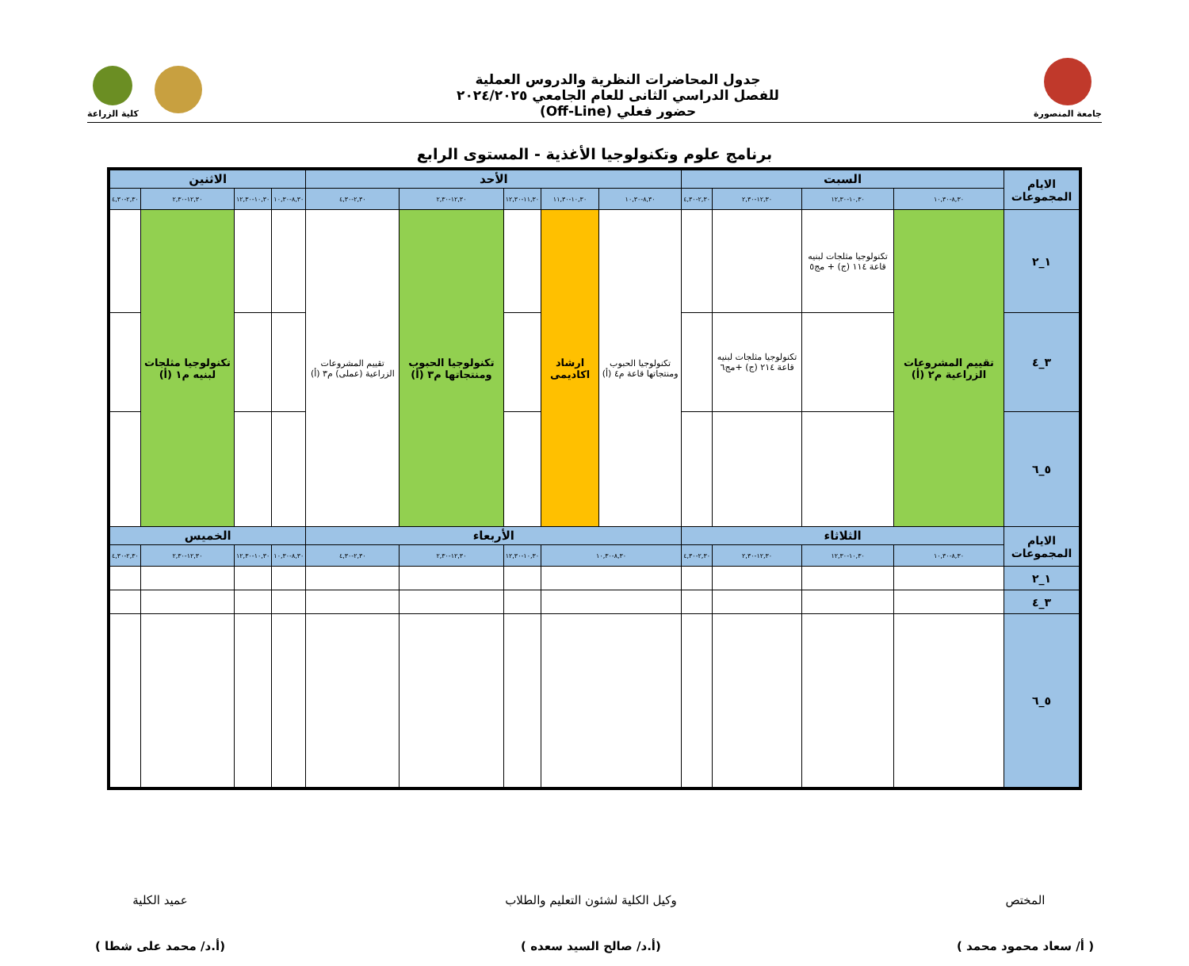جامعة المنصورة
جدول المحاضرات النظرية والدروس العملية
للفصل الدراسي الثانى للعام الجامعي ٢٠٢٤/٢٠٢٥
حضور فعلي (Off-Line)
كلية الزراعة
برنامج علوم وتكنولوجيا الأغذية - المستوى الرابع
| الايام المجموعات | السبت | | | | الأحد | | | | | الاثنين | | | |
| --- | --- | --- | --- | --- | --- | --- | --- | --- | --- | --- | --- | --- | --- |
| | ٨,٣٠-١٠,٣٠ | ١٠,٣٠-١٢,٣٠ | ١٢,٣٠-٢,٣٠ | ٢,٣٠-٤,٣٠ | ٨,٣٠-١٠,٣٠ | ١٠,٣٠-١١,٣٠ | ١١,٣٠-١٢,٣٠ | ١٢,٣٠-٢,٣٠ | ٢,٣٠-٤,٣٠ | ٨,٣٠-١٠,٣٠ | ١٠,٣٠-١٢,٣٠ | ١٢,٣٠-٢,٣٠ | ٢,٣٠-٤,٣٠ |
| ١_٢ | تقييم المشروعات الزراعية م٢ (أ) | تكنولوجيا مثلجات لبنيه قاعة ١١٤ (ج) + مج٥ | | | تكنولوجيا الحبوب ومنتجاتها قاعة م٤ (أ) | ارشاد اكاديمى | | تكنولوجيا الحبوب ومنتجاتها م٣ (أ) | تقييم المشروعات الزراعية (عملى) م٣ (أ) | | | تكنولوجيا مثلجات لبنيه م١ (أ) | |
| ٣_٤ | | | تكنولوجيا مثلجات لبنيه قاعة ٢١٤ (ج) +مج٦ | | | | | | | | | | |
| ٥_٦ | | | | | | | | | | | | | |
| الايام المجموعات | الثلاثاء | | | | الأربعاء | | | | | الخميس | | | |
| | ٨,٣٠-١٠,٣٠ | ١٠,٣٠-١٢,٣٠ | ١٢,٣٠-٢,٣٠ | ٢,٣٠-٤,٣٠ | ٨,٣٠-١٠,٣٠ | | ١٠,٣٠-١٢,٣٠ | ١٢,٣٠-٢,٣٠ | ٢,٣٠-٤,٣٠ | ٨,٣٠-١٠,٣٠ | ١٠,٣٠-١٢,٣٠ | ١٢,٣٠-٢,٣٠ | ٢,٣٠-٤,٣٠ |
| ١_٢ | | | | | | | | | | | | | |
| ٣_٤ | | | | | | | | | | | | | |
| ٥_٦ | | | | | | | | | | | | | |
المختص
( أ/ سعاد محمود محمد )
وكيل الكلية لشئون التعليم والطلاب
(أ.د/ صالح السيد سعده )
عميد الكلية
(أ.د/ محمد على شطا )